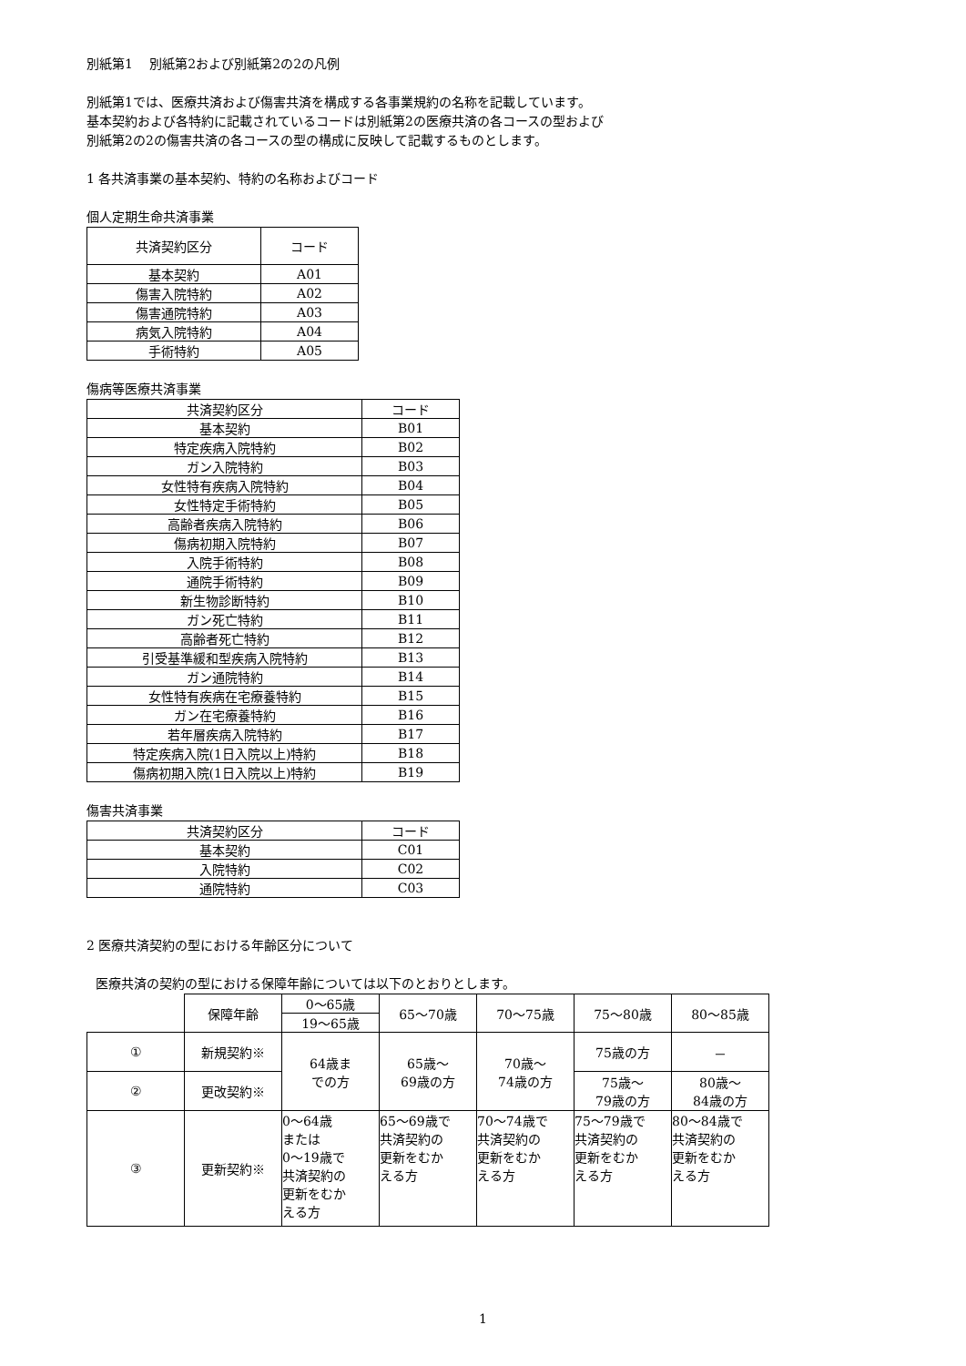別紙第1　 別紙第2および別紙第2の2の凡例
別紙第1では、医療共済および傷害共済を構成する各事業規約の名称を記載しています。
基本契約および各特約に記載されているコードは別紙第2の医療共済の各コースの型および
別紙第2の2の傷害共済の各コースの型の構成に反映して記載するものとします。
1 各共済事業の基本契約、特約の名称およびコード
個人定期生命共済事業
| 共済契約区分 | コード |
| --- | --- |
| 基本契約 | A01 |
| 傷害入院特約 | A02 |
| 傷害通院特約 | A03 |
| 病気入院特約 | A04 |
| 手術特約 | A05 |
傷病等医療共済事業
| 共済契約区分 | コード |
| --- | --- |
| 基本契約 | B01 |
| 特定疾病入院特約 | B02 |
| ガン入院特約 | B03 |
| 女性特有疾病入院特約 | B04 |
| 女性特定手術特約 | B05 |
| 高齢者疾病入院特約 | B06 |
| 傷病初期入院特約 | B07 |
| 入院手術特約 | B08 |
| 通院手術特約 | B09 |
| 新生物診断特約 | B10 |
| ガン死亡特約 | B11 |
| 高齢者死亡特約 | B12 |
| 引受基準緩和型疾病入院特約 | B13 |
| ガン通院特約 | B14 |
| 女性特有疾病在宅療養特約 | B15 |
| ガン在宅療養特約 | B16 |
| 若年層疾病入院特約 | B17 |
| 特定疾病入院(1日入院以上)特約 | B18 |
| 傷病初期入院(1日入院以上)特約 | B19 |
傷害共済事業
| 共済契約区分 | コード |
| --- | --- |
| 基本契約 | C01 |
| 入院特約 | C02 |
| 通院特約 | C03 |
2 医療共済契約の型における年齢区分について
医療共済の契約の型における保障年齢については以下のとおりとします。
| | 保障年齢 | 0～65歳 | 65～70歳 | 70～75歳 | 75～80歳 | 80～85歳 |
| | | 19～65歳 | | | | |
| ① | 新規契約※ | 64歳ま での方 | 65歳～ 69歳の方 | 70歳～ 74歳の方 | 75歳の方 | － |
| ② | 更改契約※ | | | | 75歳～ 79歳の方 | 80歳～ 84歳の方 |
| ③ | 更新契約※ | 0～64歳 または 0～19歳で 共済契約の 更新をむか える方 | 65～69歳で 共済契約の 更新をむか える方 | 70～74歳で 共済契約の 更新をむか える方 | 75～79歳で 共済契約の 更新をむか える方 | 80～84歳で 共済契約の 更新をむか える方 |
1